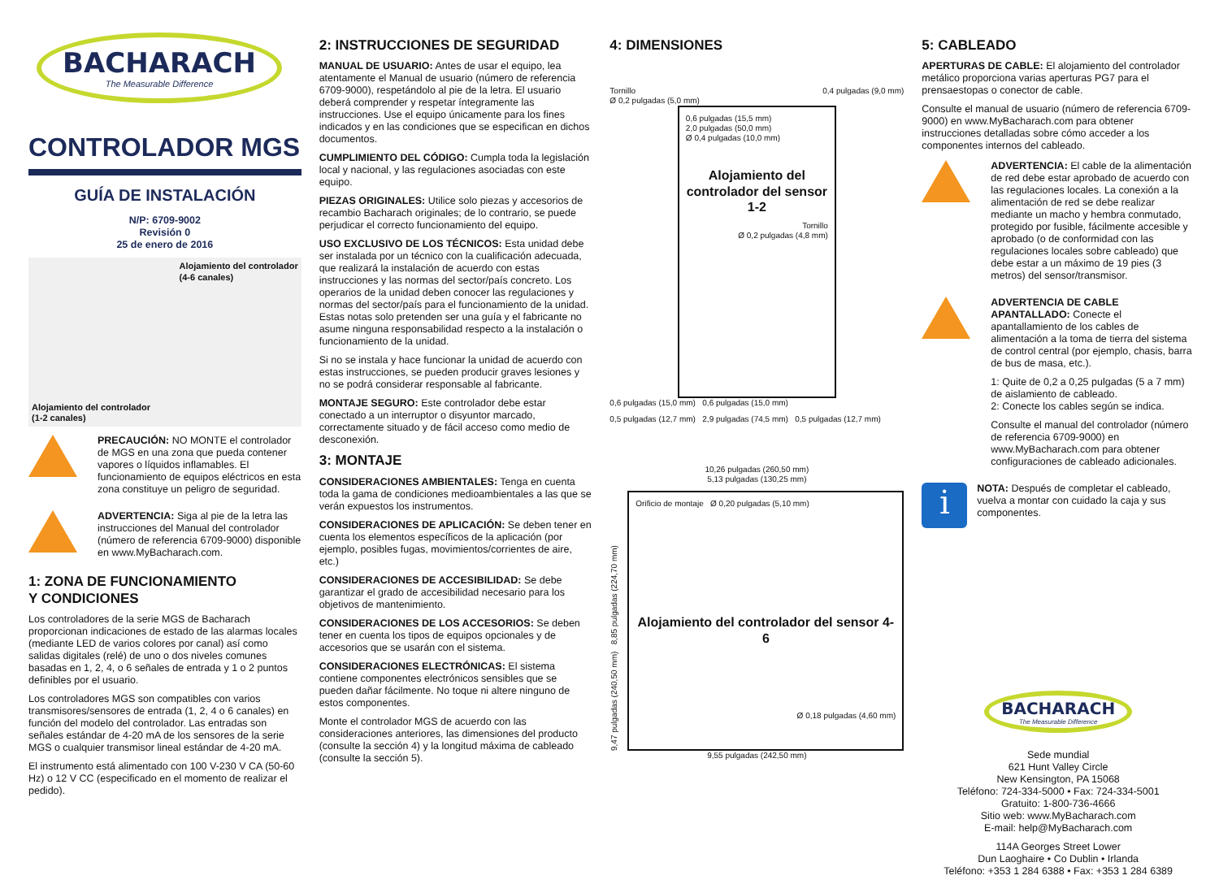BACHARACH
The Measurable Difference
CONTROLADOR MGS
GUÍA DE INSTALACIÓN
N/P: 6709-9002
Revisión 0
25 de enero de 2016
Alojamiento del controlador
(4-6 canales)
Alojamiento del controlador
(1-2 canales)
PRECAUCIÓN: NO MONTE el controlador de MGS en una zona que pueda contener vapores o líquidos inflamables. El funcionamiento de equipos eléctricos en esta zona constituye un peligro de seguridad.
ADVERTENCIA: Siga al pie de la letra las instrucciones del Manual del controlador (número de referencia 6709-9000) disponible en www.MyBacharach.com.
1: ZONA DE FUNCIONAMIENTO
Y CONDICIONES
Los controladores de la serie MGS de Bacharach proporcionan indicaciones de estado de las alarmas locales (mediante LED de varios colores por canal) así como salidas digitales (relé) de uno o dos niveles comunes basadas en 1, 2, 4, o 6 señales de entrada y 1 o 2 puntos definibles por el usuario.
Los controladores MGS son compatibles con varios transmisores/sensores de entrada (1, 2, 4 o 6 canales) en función del modelo del controlador. Las entradas son señales estándar de 4-20 mA de los sensores de la serie MGS o cualquier transmisor lineal estándar de 4-20 mA.
El instrumento está alimentado con 100 V-230 V CA (50-60 Hz) o 12 V CC (especificado en el momento de realizar el pedido).
2: INSTRUCCIONES DE SEGURIDAD
MANUAL DE USUARIO: Antes de usar el equipo, lea atentamente el Manual de usuario (número de referencia 6709-9000), respetándolo al pie de la letra. El usuario deberá comprender y respetar íntegramente las instrucciones. Use el equipo únicamente para los fines indicados y en las condiciones que se especifican en dichos documentos.
CUMPLIMIENTO DEL CÓDIGO: Cumpla toda la legislación local y nacional, y las regulaciones asociadas con este equipo.
PIEZAS ORIGINALES: Utilice solo piezas y accesorios de recambio Bacharach originales; de lo contrario, se puede perjudicar el correcto funcionamiento del equipo.
USO EXCLUSIVO DE LOS TÉCNICOS: Esta unidad debe ser instalada por un técnico con la cualificación adecuada, que realizará la instalación de acuerdo con estas instrucciones y las normas del sector/país concreto. Los operarios de la unidad deben conocer las regulaciones y normas del sector/país para el funcionamiento de la unidad. Estas notas solo pretenden ser una guía y el fabricante no asume ninguna responsabilidad respecto a la instalación o funcionamiento de la unidad.
Si no se instala y hace funcionar la unidad de acuerdo con estas instrucciones, se pueden producir graves lesiones y no se podrá considerar responsable al fabricante.
MONTAJE SEGURO: Este controlador debe estar conectado a un interruptor o disyuntor marcado, correctamente situado y de fácil acceso como medio de desconexión.
3: MONTAJE
CONSIDERACIONES AMBIENTALES: Tenga en cuenta toda la gama de condiciones medioambientales a las que se verán expuestos los instrumentos.
CONSIDERACIONES DE APLICACIÓN: Se deben tener en cuenta los elementos específicos de la aplicación (por ejemplo, posibles fugas, movimientos/corrientes de aire, etc.)
CONSIDERACIONES DE ACCESIBILIDAD: Se debe garantizar el grado de accesibilidad necesario para los objetivos de mantenimiento.
CONSIDERACIONES DE LOS ACCESORIOS: Se deben tener en cuenta los tipos de equipos opcionales y de accesorios que se usarán con el sistema.
CONSIDERACIONES ELECTRÓNICAS: El sistema contiene componentes electrónicos sensibles que se pueden dañar fácilmente. No toque ni altere ninguno de estos componentes.
Monte el controlador MGS de acuerdo con las consideraciones anteriores, las dimensiones del producto (consulte la sección 4) y la longitud máxima de cableado (consulte la sección 5).
4: DIMENSIONES
Tornillo
Ø 0,2 pulgadas (5,0 mm) 0,4 pulgadas (9,0 mm)
0,6 pulgadas (15,5 mm)
2,0 pulgadas (50,0 mm)
Ø 0,4 pulgadas (10,0 mm)
Alojamiento del controlador del sensor 1-2
Tornillo
Ø 0,2 pulgadas (4,8 mm)
0,6 pulgadas (15,0 mm) 0,6 pulgadas (15,0 mm)
0,5 pulgadas (12,7 mm) 2,9 pulgadas (74,5 mm) 0,5 pulgadas (12,7 mm)
10,26 pulgadas (260,50 mm)
5,13 pulgadas (130,25 mm)
9,47 pulgadas (240,50 mm) 8,85 pulgadas (224,70 mm)
Orificio de montaje Ø 0,20 pulgadas (5,10 mm)
Alojamiento del controlador del sensor 4-6
Ø 0,18 pulgadas (4,60 mm)
9,55 pulgadas (242,50 mm)
5: CABLEADO
APERTURAS DE CABLE: El alojamiento del controlador metálico proporciona varias aperturas PG7 para el prensaestopas o conector de cable.
Consulte el manual de usuario (número de referencia 6709-9000) en www.MyBacharach.com para obtener instrucciones detalladas sobre cómo acceder a los componentes internos del cableado.
ADVERTENCIA: El cable de la alimentación de red debe estar aprobado de acuerdo con las regulaciones locales. La conexión a la alimentación de red se debe realizar mediante un macho y hembra conmutado, protegido por fusible, fácilmente accesible y aprobado (o de conformidad con las regulaciones locales sobre cableado) que debe estar a un máximo de 19 pies (3 metros) del sensor/transmisor.
ADVERTENCIA DE CABLE APANTALLADO: Conecte el apantallamiento de los cables de alimentación a la toma de tierra del sistema de control central (por ejemplo, chasis, barra de bus de masa, etc.).
1: Quite de 0,2 a 0,25 pulgadas (5 a 7 mm) de aislamiento de cableado.
2: Conecte los cables según se indica.
Consulte el manual del controlador (número de referencia 6709-9000) en www.MyBacharach.com para obtener configuraciones de cableado adicionales.
i
NOTA: Después de completar el cableado, vuelva a montar con cuidado la caja y sus componentes.
BACHARACH
The Measurable Difference
Sede mundial
621 Hunt Valley Circle
New Kensington, PA 15068
Teléfono: 724-334-5000 • Fax: 724-334-5001
Gratuito: 1-800-736-4666
Sitio web: www.MyBacharach.com
E-mail: help@MyBacharach.com
114A Georges Street Lower
Dun Laoghaire • Co Dublin • Irlanda
Teléfono: +353 1 284 6388 • Fax: +353 1 284 6389